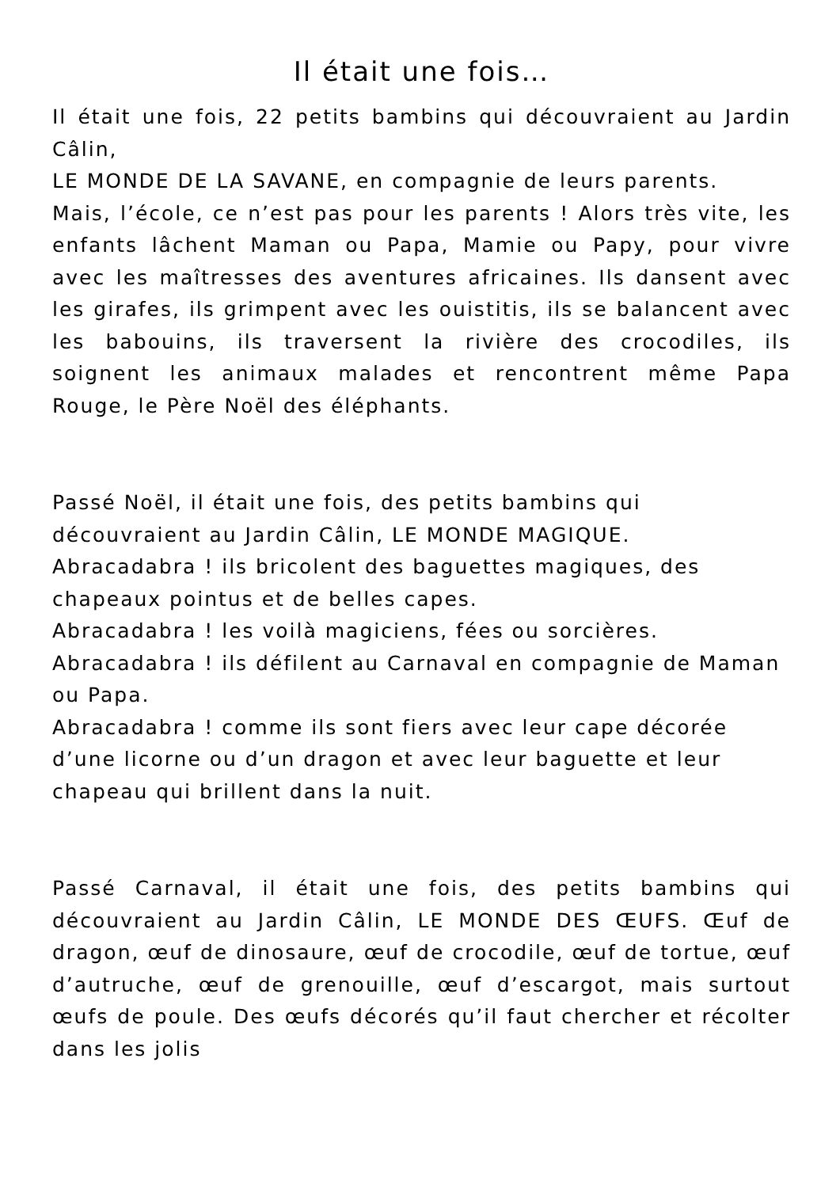Il était une fois…
Il était une fois, 22 petits bambins qui découvraient au Jardin Câlin,
LE MONDE DE LA SAVANE, en compagnie de leurs parents.
Mais, l’école, ce n’est pas pour les parents ! Alors très vite, les enfants lâchent Maman ou Papa, Mamie ou Papy, pour vivre avec les maîtresses des aventures africaines. Ils dansent avec les girafes, ils grimpent avec les ouistitis, ils se balancent avec les babouins, ils traversent la rivière des crocodiles, ils soignent les animaux malades et rencontrent même Papa Rouge, le Père Noël des éléphants.
Passé Noël, il était une fois, des petits bambins qui découvraient au Jardin Câlin, LE MONDE MAGIQUE.
Abracadabra ! ils bricolent des baguettes magiques, des chapeaux pointus et de belles capes.
Abracadabra ! les voilà magiciens, fées ou sorcières.
Abracadabra ! ils défilent au Carnaval en compagnie de Maman ou Papa.
Abracadabra ! comme ils sont fiers avec leur cape décorée d’une licorne ou d’un dragon et avec leur baguette et leur chapeau qui brillent dans la nuit.
Passé Carnaval, il était une fois, des petits bambins qui découvraient au Jardin Câlin, LE MONDE DES ŒUFS. Œuf de dragon, œuf de dinosaure, œuf de crocodile, œuf de tortue, œuf d’autruche, œuf de grenouille, œuf d’escargot, mais surtout œufs de poule. Des œufs décorés qu’il faut chercher et récolter dans les jolis